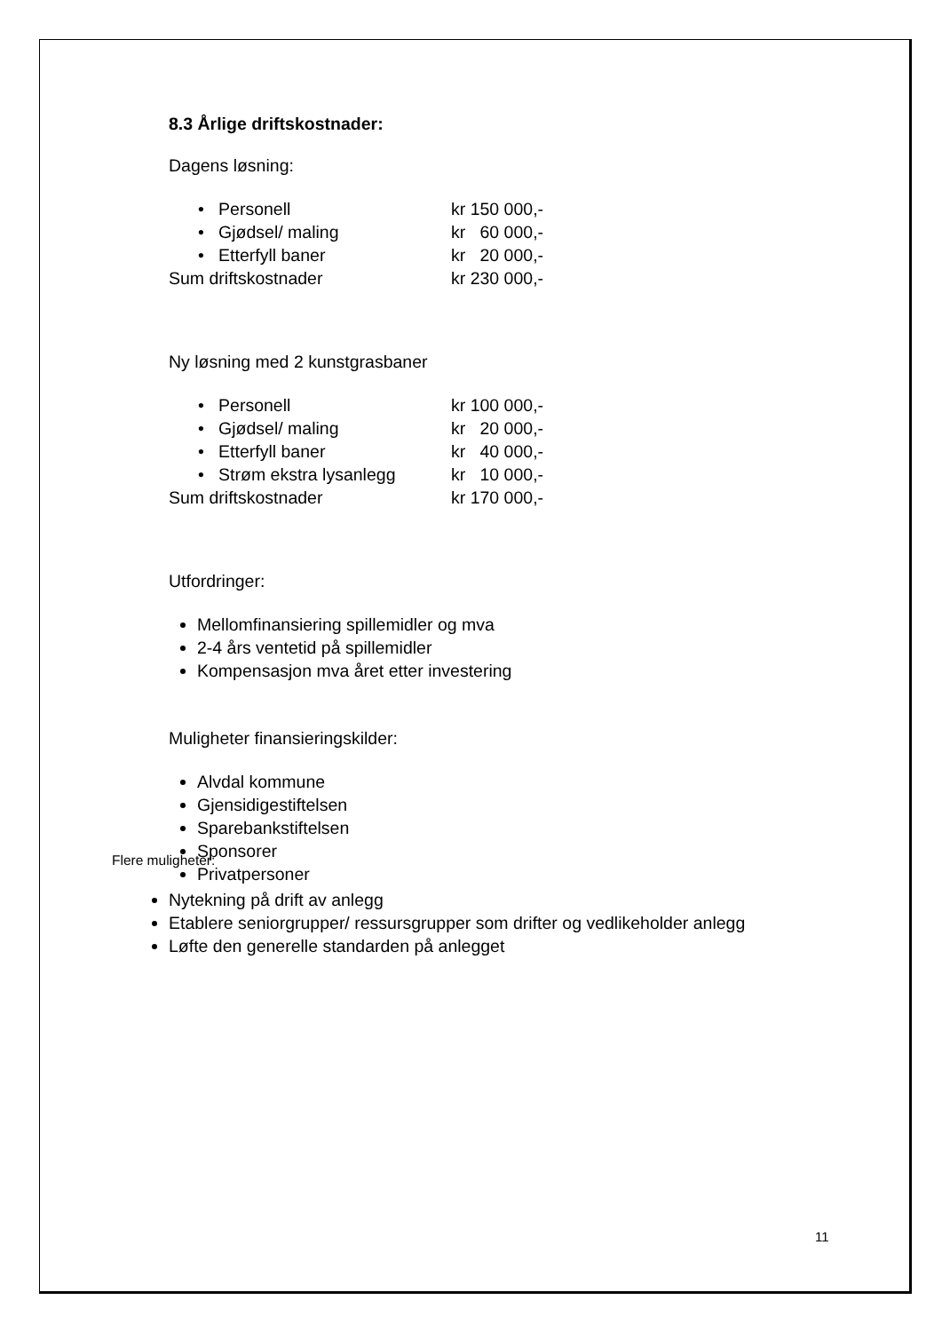8.3 Årlige driftskostnader:
Dagens løsning:
• Personell kr 150 000,-
• Gjødsel/ maling kr 60 000,-
• Etterfyll baner kr 20 000,-
Sum driftskostnader kr 230 000,-
Ny løsning med 2 kunstgrasbaner
• Personell kr 100 000,-
• Gjødsel/ maling kr 20 000,-
• Etterfyll baner kr 40 000,-
• Strøm ekstra lysanlegg kr 10 000,-
Sum driftskostnader kr 170 000,-
Utfordringer:
Mellomfinansiering spillemidler og mva
2-4 års ventetid på spillemidler
Kompensasjon mva året etter investering
Muligheter finansieringskilder:
Alvdal kommune
Gjensidigestiftelsen
Sparebankstiftelsen
Sponsorer
Privatpersoner
Flere muligheter:
Nytekning på drift av anlegg
Etablere seniorgrupper/ ressursgrupper som drifter og vedlikeholder anlegg
Løfte den generelle standarden på anlegget
11